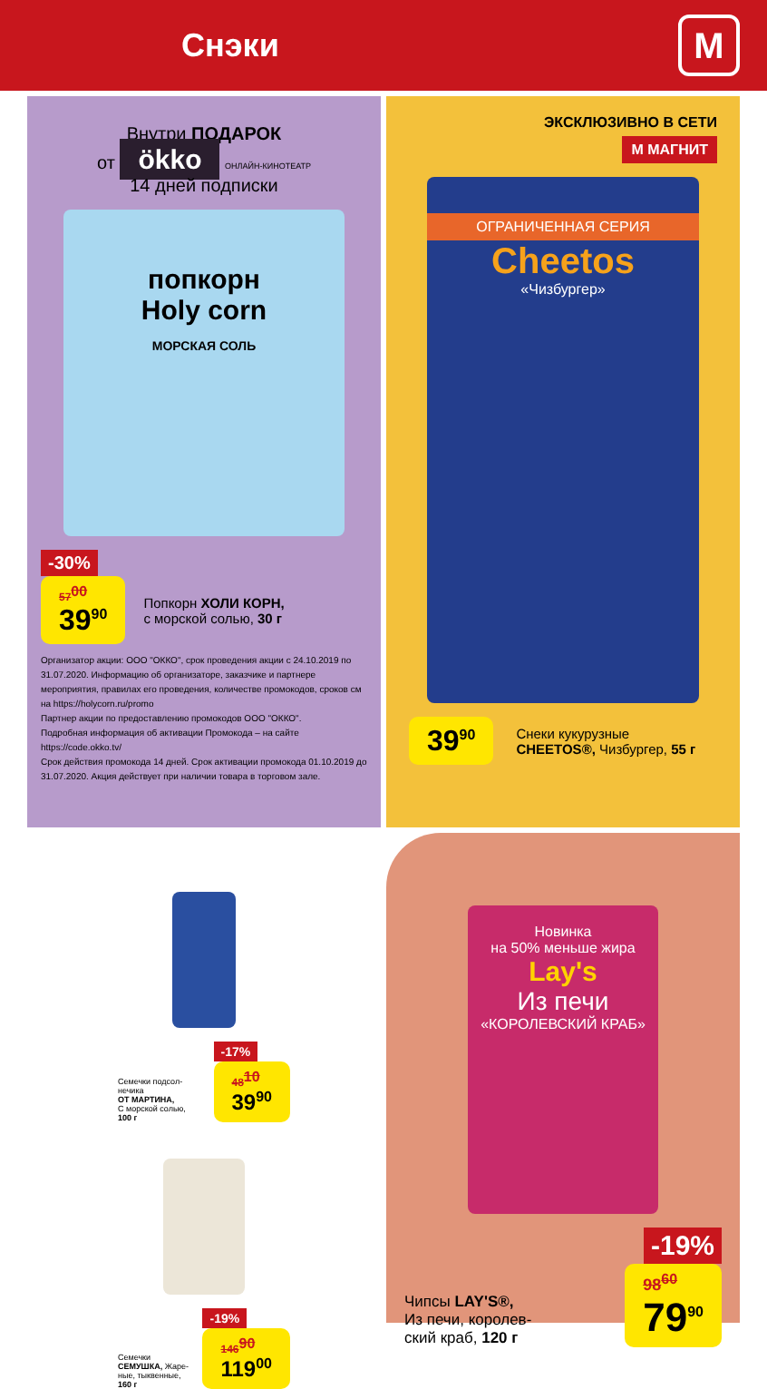Снэки
М
Внутри ПОДАРОК
от ökko ОНЛАЙН-КИНОТЕАТР
14 дней подписки
попкорн
Holy corn
МОРСКАЯ СОЛЬ
-30%
57<sup>00</sup> 39<sup>90</sup> Попкорн ХОЛИ КОРН,
с морской солью, 30 г
Организатор акции: ООО "ОККО", срок проведения акции с 24.10.2019 по 31.07.2020. Информацию об организаторе, заказчике и партнере мероприятия, правилах его проведения, количестве промокодов, сроков см на https://holycorn.ru/promo
Партнер акции по предоставлению промокодов ООО "ОККО".
Подробная информация об активации Промокода – на сайте https://code.okko.tv/
Срок действия промокода 14 дней. Срок активации промокода 01.10.2019 до 31.07.2020. Акция действует при наличии товара в торговом зале.
ЭКСКЛЮЗИВНО В СЕТИ
М МАГНИТ
ОГРАНИЧЕННАЯ СЕРИЯ
Cheetos
«Чизбургер»
39<sup>90</sup> Снеки кукурузные
CHEETOS®, Чизбургер, 55 г
Семечки подсол-нечика
ОТ МАРТИНА,
С морской солью,
100 г -17%
48<sup>10</sup> 39<sup>90</sup>
Семечки
СЕМУШКА, Жаре-ные, тыквенные,
160 г -19%
146<sup>90</sup> 119<sup>00</sup>
Новинка
на 50% меньше жира
Lay's
Из печи
«КОРОЛЕВСКИЙ КРАБ»
-19%
Чипсы LAY'S®,
Из печи, королев-
ский краб, 120 г 98<sup>60</sup> 79<sup>90</sup>